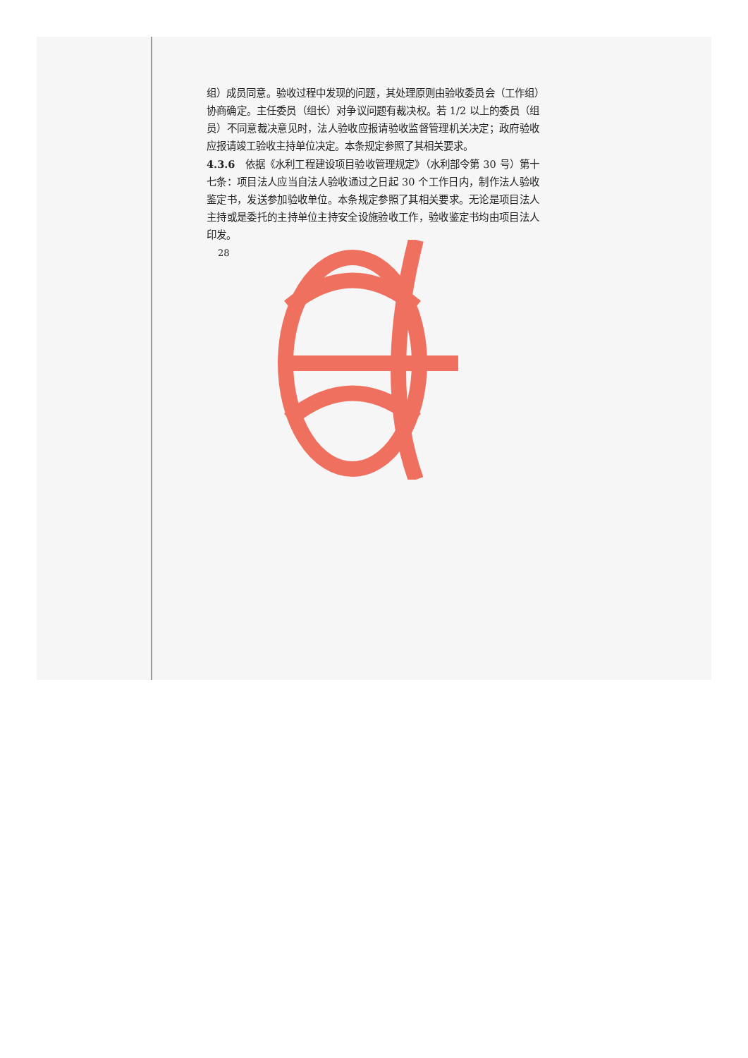组）成员同意。验收过程中发现的问题，其处理原则由验收委员会（工作组）协商确定。主任委员（组长）对争议问题有裁决权。若 1/2 以上的委员（组员）不同意裁决意见时，法人验收应报请验收监督管理机关决定；政府验收应报请竣工验收主持单位决定。本条规定参照了其相关要求。
4.3.6　依据《水利工程建设项目验收管理规定》（水利部令第 30 号）第十七条：项目法人应当自法人验收通过之日起 30 个工作日内，制作法人验收鉴定书，发送参加验收单位。本条规定参照了其相关要求。无论是项目法人主持或是委托的主持单位主持安全设施验收工作，验收鉴定书均由项目法人印发。
28